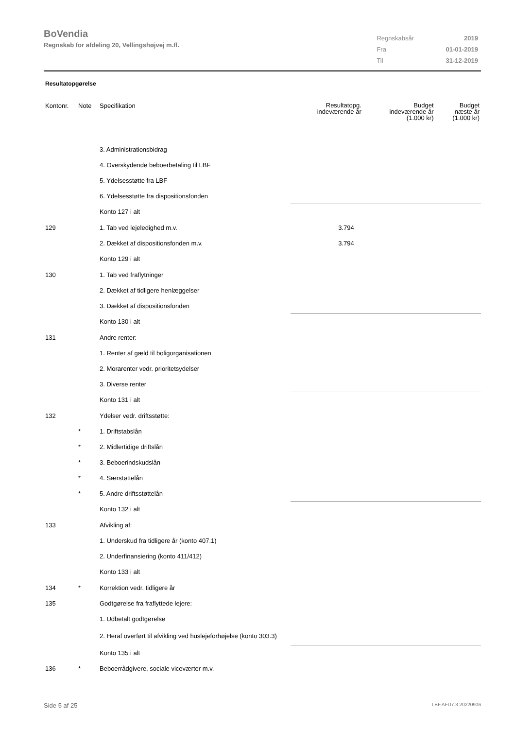BoVendia
Regnskab for afdeling 20, Vellingshøjvej m.fl.
| Regnskabsår | 2019 |
| Fra | 01-01-2019 |
| Til | 31-12-2019 |
Resultatopgørelse
| Kontonr. | Note | Specifikation | Resultatopg. indeværende år | Budget indeværende år (1.000 kr) | Budget næste år (1.000 kr) |
| --- | --- | --- | --- | --- | --- |
| | | 3. Administrationsbidrag | | | |
| | | 4. Overskydende beboerbetaling til LBF | | | |
| | | 5. Ydelsesstøtte fra LBF | | | |
| | | 6. Ydelsesstøtte fra dispositionsfonden | | | |
| | | Konto 127 i alt | | | |
| 129 | | 1. Tab ved lejeledighed m.v. | 3.794 | | |
| | | 2. Dækket af dispositionsfonden m.v. | 3.794 | | |
| | | Konto 129 i alt | | | |
| 130 | | 1. Tab ved fraflytninger | | | |
| | | 2. Dækket af tidligere henlæggelser | | | |
| | | 3. Dækket af dispositionsfonden | | | |
| | | Konto 130 i alt | | | |
| 131 | | Andre renter: | | | |
| | | 1. Renter af gæld til boligorganisationen | | | |
| | | 2. Morarenter vedr. prioritetsydelser | | | |
| | | 3. Diverse renter | | | |
| | | Konto 131 i alt | | | |
| 132 | | Ydelser vedr. driftsstøtte: | | | |
| | * | 1. Driftstabslån | | | |
| | * | 2. Midlertidige driftslån | | | |
| | * | 3. Beboerindskudslån | | | |
| | * | 4. Særstøttelån | | | |
| | * | 5. Andre driftsstøttelån | | | |
| | | Konto 132 i alt | | | |
| 133 | | Afvikling af: | | | |
| | | 1. Underskud fra tidligere år (konto 407.1) | | | |
| | | 2. Underfinansiering (konto 411/412) | | | |
| | | Konto 133 i alt | | | |
| 134 | * | Korrektion vedr. tidligere år | | | |
| 135 | | Godtgørelse fra fraflyttede lejere: | | | |
| | | 1. Udbetalt godtgørelse | | | |
| | | 2. Heraf overført til afvikling ved huslejeforhøjelse (konto 303.3) | | | |
| | | Konto 135 i alt | | | |
| 136 | * | Beboerrådgivere, sociale viceværter m.v. | | | |
Side 5 af 25 LBF.AFD7.3.20220906